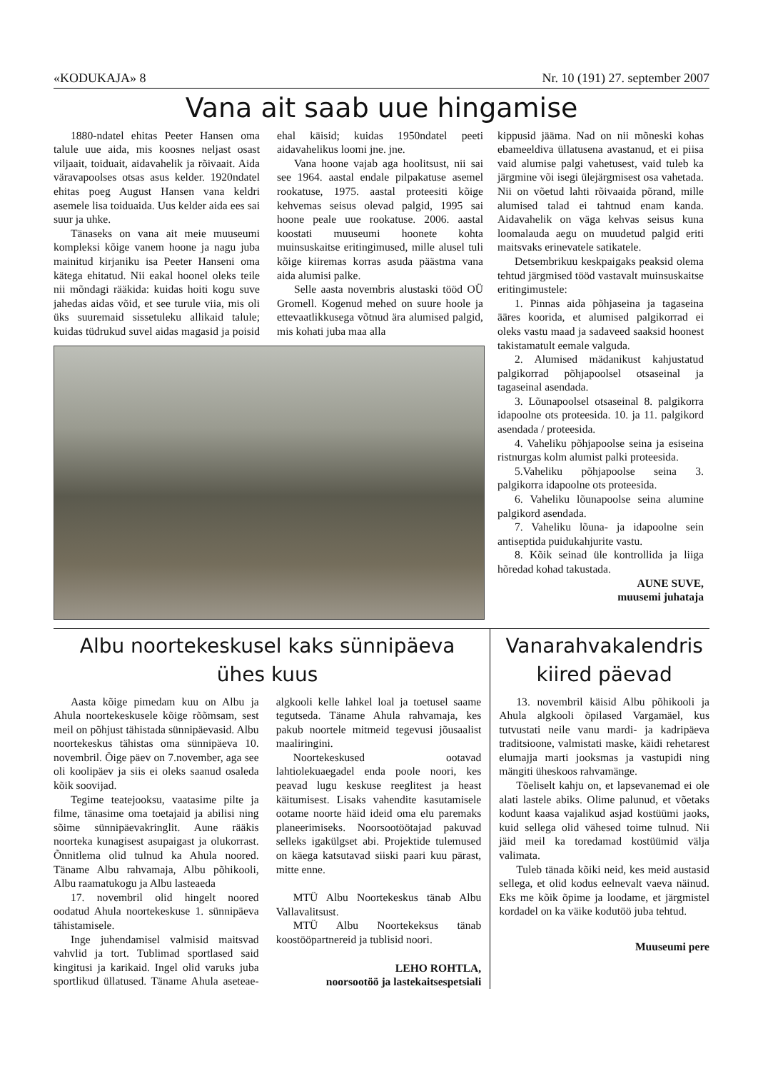«KODUKAJA» 8 Nr. 10 (191) 27. september 2007
Vana ait saab uue hingamise
1880-ndatel ehitas Peeter Hansen oma talule uue aida, mis koosnes neljast osast viljaait, toiduait, aidavahelik ja rõivaait. Aida väravapoolses otsas asus kelder. 1920ndatel ehitas poeg August Hansen vana keldri asemele lisa toiduaida. Uus kelder aida ees sai suur ja uhke.
Tänaseks on vana ait meie muuseumi kompleksi kõige vanem hoone ja nagu juba mainitud kirjaniku isa Peeter Hanseni oma kätega ehitatud. Nii eakal hoonel oleks teile nii mõndagi rääkida: kuidas hoiti kogu suve jahedas aidas võid, et see turule viia, mis oli üks suuremaid sissetuleku allikaid talule; kuidas tüdrukud suvel aidas magasid ja poisid ehal käisid; kuidas 1950ndatel peeti aidavahelikus loomi jne. jne.
Vana hoone vajab aga hoolitsust, nii sai see 1964. aastal endale pilpakatuse asemel rookatuse, 1975. aastal proteesiti kõige kehvemas seisus olevad palgid, 1995 sai hoone peale uue rookatuse. 2006. aastal koostati muuseumi hoonete kohta muinsuskaitse eritingimused, mille alusel tuli kõige kiiremas korras asuda päästma vana aida alumisi palke.
Selle aasta novembris alustaski tööd OÜ Gromell. Kogenud mehed on suure hoole ja ettevaatlikkusega võtnud ära alumised palgid, mis kohati juba maa alla
kippusid jääma. Nad on nii mõneski kohas ebameeldiva üllatusena avastanud, et ei piisa vaid alumise palgi vahetusest, vaid tuleb ka järgmine või isegi ülejärgmisest osa vahetada. Nii on võetud lahti rõivaaida põrand, mille alumised talad ei tahtnud enam kanda. Aidavahelik on väga kehvas seisus kuna loomalauda aegu on muudetud palgid eriti maitsvaks erinevatele satikatele.
Detsembrikuu keskpaigaks peaksid olema tehtud järgmised tööd vastavalt muinsuskaitse eritingimustele:
1. Pinnas aida põhjaseina ja tagaseina ääres koorida, et alumised palgikorrad ei oleks vastu maad ja sadaveed saaksid hoonest takistamatult eemale valguda.
2. Alumised mädanikust kahjustatud palgikorrad põhjapoolsel otsaseinal ja tagaseinal asendada.
3. Lõunapoolsel otsaseinal 8. palgikorra idapoolne ots proteesida. 10. ja 11. palgikord asendada / proteesida.
4. Vaheliku põhjapoolse seina ja esiseina ristnurgas kolm alumist palki proteesida.
5.Vaheliku põhjapoolse seina 3. palgikorra idapoolne ots proteesida.
6. Vaheliku lõunapoolse seina alumine palgikord asendada.
7. Vaheliku lõuna- ja idapoolne sein antiseptida puidukahjurite vastu.
8. Kõik seinad üle kontrollida ja liiga hõredad kohad takustada.
AUNE SUVE,
muusemi juhataja
Albu noortekeskusel kaks sünnipäeva
ühes kuus
Aasta kõige pimedam kuu on Albu ja Ahula noortekeskusele kõige rõõmsam, sest meil on põhjust tähistada sünnipäevasid. Albu noortekeskus tähistas oma sünnipäeva 10. novembril. Õige päev on 7.november, aga see oli koolipäev ja siis ei oleks saanud osaleda kõik soovijad.
Tegime teatejooksu, vaatasime pilte ja filme, tänasime oma toetajaid ja abilisi ning sõime sünnipäevakringlit. Aune rääkis noorteka kunagisest asupaigast ja olukorrast. Õnnitlema olid tulnud ka Ahula noored. Täname Albu rahvamaja, Albu põhikooli, Albu raamatukogu ja Albu lasteaeda
17. novembril olid hingelt noored oodatud Ahula noortekeskuse 1. sünnipäeva tähistamisele.
Inge juhendamisel valmisid maitsvad vahvlid ja tort. Tublimad sportlased said kingitusi ja karikaid. Ingel olid varuks juba sportlikud üllatused. Täname Ahula aseteae-algkooli kelle lahkel loal ja toetusel saame tegutseda. Täname Ahula rahvamaja, kes pakub noortele mitmeid tegevusi jõusaalist maaliringini.
Noortekeskused ootavad lahtiolekuaegadel enda poole noori, kes peavad lugu keskuse reeglitest ja heast käitumisest. Lisaks vahendite kasutamisele ootame noorte häid ideid oma elu paremaks planeerimiseks. Noorsootöötajad pakuvad selleks igakülgset abi. Projektide tulemused on käega katsutavad siiski paari kuu pärast, mitte enne.
MTÜ Albu Noortekeskus tänab Albu Vallavalitsust.
MTÜ Albu Noortekeksus tänab koostööpartnereid ja tublisid noori.
LEHO ROHTLA,
noorsootöö ja lastekaitsespetsiali
Vanarahvakalendris
kiired päevad
13. novembril käisid Albu põhikooli ja Ahula algkooli õpilased Vargamäel, kus tutvustati neile vanu mardi- ja kadripäeva traditsioone, valmistati maske, käidi rehetarest elumajja marti jooksmas ja vastupidi ning mängiti üheskoos rahvamänge.
Tõeliselt kahju on, et lapsevanemad ei ole alati lastele abiks. Olime palunud, et võetaks kodunt kaasa vajalikud asjad kostüümi jaoks, kuid sellega olid vähesed toime tulnud. Nii jäid meil ka toredamad kostüümid välja valimata.
Tuleb tänada kõiki neid, kes meid austasid sellega, et olid kodus eelnevalt vaeva näinud. Eks me kõik õpime ja loodame, et järgmistel kordadel on ka väike kodutöö juba tehtud.
Muuseumi pere